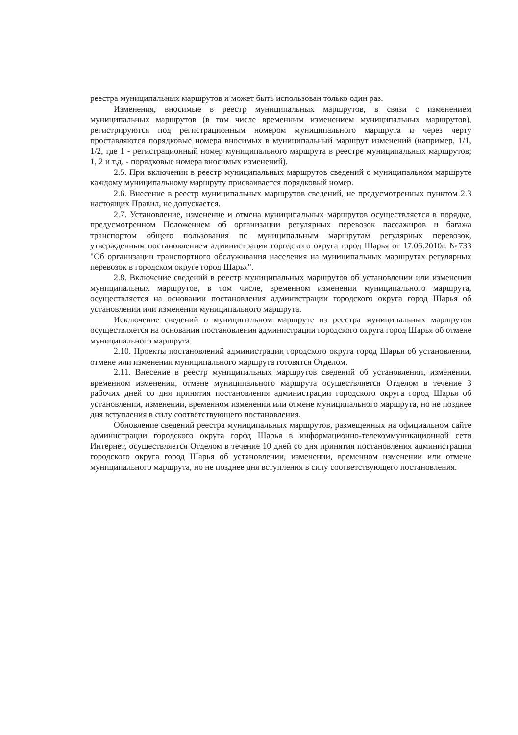реестра муниципальных маршрутов и может быть использован только один раз.
Изменения, вносимые в реестр муниципальных маршрутов, в связи с изменением муниципальных маршрутов (в том числе временным изменением муниципальных маршрутов), регистрируются под регистрационным номером муниципального маршрута и через черту проставляются порядковые номера вносимых в муниципальный маршрут изменений (например, 1/1, 1/2, где 1 - регистрационный номер муниципального маршрута в реестре муниципальных маршрутов; 1, 2 и т.д. - порядковые номера вносимых изменений).
2.5. При включении в реестр муниципальных маршрутов сведений о муниципальном маршруте каждому муниципальному маршруту присваивается порядковый номер.
2.6. Внесение в реестр муниципальных маршрутов сведений, не предусмотренных пунктом 2.3 настоящих Правил, не допускается.
2.7. Установление, изменение и отмена муниципальных маршрутов осуществляется в порядке, предусмотренном Положением об организации регулярных перевозок пассажиров и багажа транспортом общего пользования по муниципальным маршрутам регулярных перевозок, утвержденным постановлением администрации городского округа город Шарья от 17.06.2010г. №733 "Об организации транспортного обслуживания населения на муниципальных маршрутах регулярных перевозок в городском округе город Шарья".
2.8. Включение сведений в реестр муниципальных маршрутов об установлении или изменении муниципальных маршрутов, в том числе, временном изменении муниципального маршрута, осуществляется на основании постановления администрации городского округа город Шарья об установлении или изменении муниципального маршрута.
Исключение сведений о муниципальном маршруте из реестра муниципальных маршрутов осуществляется на основании постановления администрации городского округа город Шарья об отмене муниципального маршрута.
2.10. Проекты постановлений администрации городского округа город Шарья об установлении, отмене или изменении муниципального маршрута готовятся Отделом.
2.11. Внесение в реестр муниципальных маршрутов сведений об установлении, изменении, временном изменении, отмене муниципального маршрута осуществляется Отделом в течение 3 рабочих дней со дня принятия постановления администрации городского округа город Шарья об установлении, изменении, временном изменении или отмене муниципального маршрута, но не позднее дня вступления в силу соответствующего постановления.
Обновление сведений реестра муниципальных маршрутов, размещенных на официальном сайте администрации городского округа город Шарья в информационно-телекоммуникационной сети Интернет, осуществляется Отделом в течение 10 дней со дня принятия постановления администрации городского округа город Шарья об установлении, изменении, временном изменении или отмене муниципального маршрута, но не позднее дня вступления в силу соответствующего постановления.